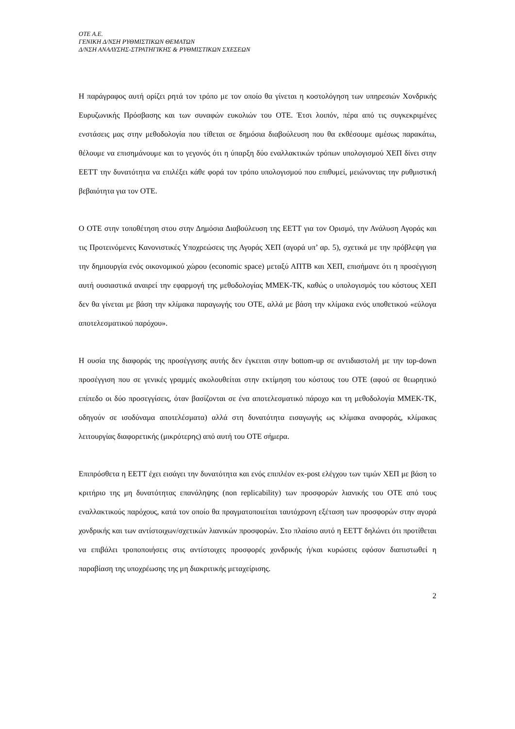OTE A.E.
ΓΕΝΙΚΗ Δ/ΝΣΗ ΡΥΘΜΙΣΤΙΚΩΝ ΘΕΜΑΤΩΝ
Δ/ΝΣΗ ΑΝΑΛΥΣΗΣ-ΣΤΡΑΤΗΓΙΚΗΣ & ΡΥΘΜΙΣΤΙΚΩΝ ΣΧΕΣΕΩΝ
Η παράγραφος αυτή ορίζει ρητά τον τρόπο με τον οποίο θα γίνεται η κοστολόγηση των υπηρεσιών Χονδρικής Ευρυζωνικής Πρόσβασης και των συναφών ευκολιών του ΟΤΕ. Έτσι λοιπόν, πέρα από τις συγκεκριμένες ενστάσεις μας στην μεθοδολογία που τίθεται σε δημόσια διαβούλευση που θα εκθέσουμε αμέσως παρακάτω, θέλουμε να επισημάνουμε και το γεγονός ότι η ύπαρξη δύο εναλλακτικών τρόπων υπολογισμού ΧΕΠ δίνει στην ΕΕΤΤ την δυνατότητα να επιλέξει κάθε φορά τον τρόπο υπολογισμού που επιθυμεί, μειώνοντας την ρυθμιστική βεβαιότητα για τον ΟΤΕ.
Ο ΟΤΕ στην τοποθέτηση στου στην Δημόσια Διαβούλευση της ΕΕΤΤ για τον Ορισμό, την Ανάλυση Αγοράς και τις Προτεινόμενες Κανονιστικές Υποχρεώσεις της Αγοράς ΧΕΠ (αγορά υπ’ αρ. 5), σχετικά με την πρόβλεψη για την δημιουργία ενός οικονομικού χώρου (economic space) μεταξύ ΑΠΤΒ και ΧΕΠ, επισήμανε ότι η προσέγγιση αυτή ουσιαστικά αναιρεί την εφαρμογή της μεθοδολογίας ΜΜΕΚ-ΤΚ, καθώς ο υπολογισμός του κόστους ΧΕΠ δεν θα γίνεται με βάση την κλίμακα παραγωγής του ΟΤΕ, αλλά με βάση την κλίμακα ενός υποθετικού «εύλογα αποτελεσματικού παρόχου».
Η ουσία της διαφοράς της προσέγγισης αυτής δεν έγκειται στην bottom-up σε αντιδιαστολή με την top-down προσέγγιση που σε γενικές γραμμές ακολουθείται στην εκτίμηση του κόστους του ΟΤΕ (αφού σε θεωρητικό επίπεδο οι δύο προσεγγίσεις, όταν βασίζονται σε ένα αποτελεσματικό πάροχο και τη μεθοδολογία ΜΜΕΚ-ΤΚ, οδηγούν σε ισοδύναμα αποτελέσματα) αλλά στη δυνατότητα εισαγωγής ως κλίμακα αναφοράς, κλίμακας λειτουργίας διαφορετικής (μικρότερης) από αυτή του ΟΤΕ σήμερα.
Επιπρόσθετα η ΕΕΤΤ έχει εισάγει την δυνατότητα και ενός επιπλέον ex-post ελέγχου των τιμών ΧΕΠ με βάση το κριτήριο της μη δυνατότητας επανάληψης (non replicability) των προσφορών λιανικής του ΟΤΕ από τους εναλλακτικούς παρόχους, κατά τον οποίο θα πραγματοποιείται ταυτόχρονη εξέταση των προσφορών στην αγορά χονδρικής και των αντίστοιχων/σχετικών λιανικών προσφορών. Στο πλαίσιο αυτό η ΕΕΤΤ δηλώνει ότι προτίθεται να επιβάλει τροποποιήσεις στις αντίστοιχες προσφορές χονδρικής ή/και κυρώσεις εφόσον διαπιστωθεί η παραβίαση της υποχρέωσης της μη διακριτικής μεταχείρισης.
2